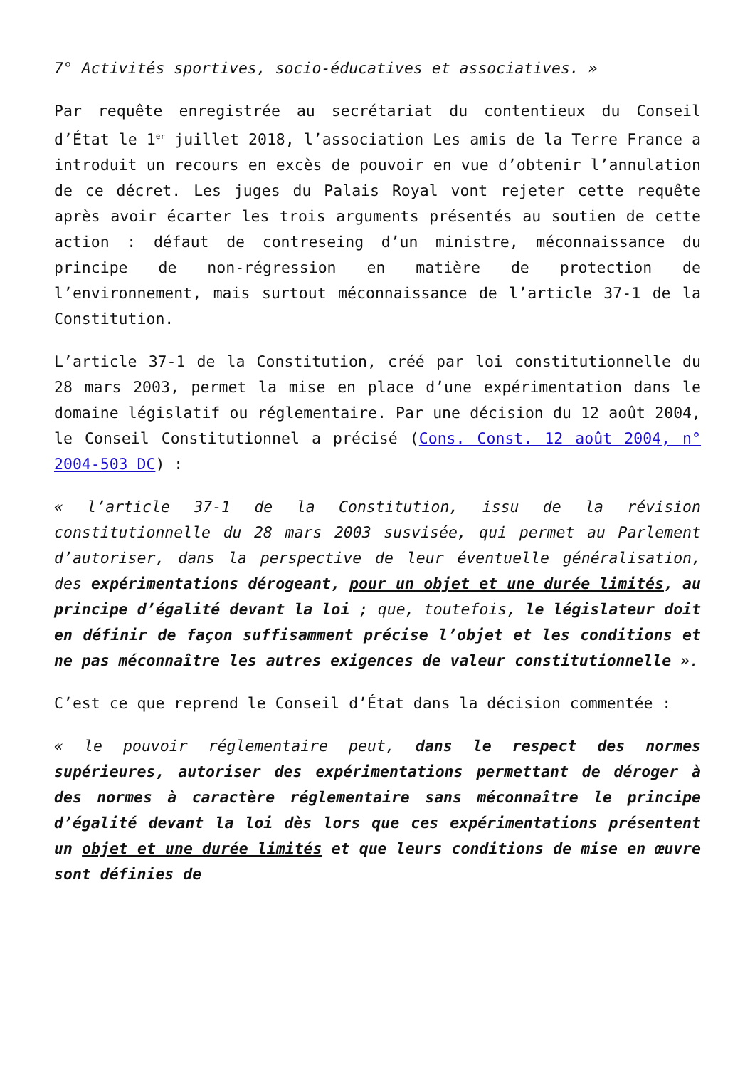7° Activités sportives, socio-éducatives et associatives. »
Par requête enregistrée au secrétariat du contentieux du Conseil d’État le 1<sup>er</sup> juillet 2018, l’association Les amis de la Terre France a introduit un recours en excès de pouvoir en vue d’obtenir l’annulation de ce décret. Les juges du Palais Royal vont rejeter cette requête après avoir écarter les trois arguments présentés au soutien de cette action : défaut de contreseing d’un ministre, méconnaissance du principe de non-régression en matière de protection de l’environnement, mais surtout méconnaissance de l’article 37-1 de la Constitution.
L’article 37-1 de la Constitution, créé par loi constitutionnelle du 28 mars 2003, permet la mise en place d’une expérimentation dans le domaine législatif ou réglementaire. Par une décision du 12 août 2004, le Conseil Constitutionnel a précisé (Cons. Const. 12 août 2004, n° 2004-503 DC) :
« l’article 37-1 de la Constitution, issu de la révision constitutionnelle du 28 mars 2003 susvisée, qui permet au Parlement d’autoriser, dans la perspective de leur éventuelle généralisation, des expérimentations dérogeant, pour un objet et une durée limités, au principe d’égalité devant la loi ; que, toutefois, le législateur doit en définir de façon suffisamment précise l’objet et les conditions et ne pas méconnaître les autres exigences de valeur constitutionnelle ».
C’est ce que reprend le Conseil d’État dans la décision commentée :
« le pouvoir réglementaire peut, dans le respect des normes supérieures, autoriser des expérimentations permettant de déroger à des normes à caractère réglementaire sans méconnaître le principe d’égalité devant la loi dès lors que ces expérimentations présentent un objet et une durée limités et que leurs conditions de mise en œuvre sont définies de